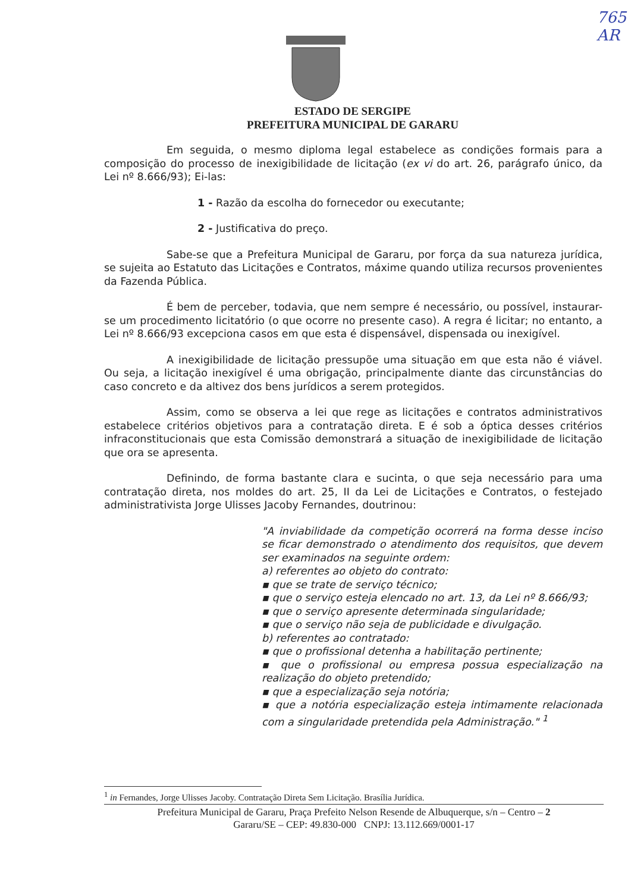765
AR
ESTADO DE SERGIPE
PREFEITURA MUNICIPAL DE GARARU
Em seguida, o mesmo diploma legal estabelece as condições formais para a composição do processo de inexigibilidade de licitação (ex vi do art. 26, parágrafo único, da Lei nº 8.666/93); Ei-las:
1 - Razão da escolha do fornecedor ou executante;
2 - Justificativa do preço.
Sabe-se que a Prefeitura Municipal de Gararu, por força da sua natureza jurídica, se sujeita ao Estatuto das Licitações e Contratos, máxime quando utiliza recursos provenientes da Fazenda Pública.
É bem de perceber, todavia, que nem sempre é necessário, ou possível, instaurar-se um procedimento licitatório (o que ocorre no presente caso). A regra é licitar; no entanto, a Lei nº 8.666/93 excepciona casos em que esta é dispensável, dispensada ou inexigível.
A inexigibilidade de licitação pressupõe uma situação em que esta não é viável. Ou seja, a licitação inexigível é uma obrigação, principalmente diante das circunstâncias do caso concreto e da altivez dos bens jurídicos a serem protegidos.
Assim, como se observa a lei que rege as licitações e contratos administrativos estabelece critérios objetivos para a contratação direta. E é sob a óptica desses critérios infraconstitucionais que esta Comissão demonstrará a situação de inexigibilidade de licitação que ora se apresenta.
Definindo, de forma bastante clara e sucinta, o que seja necessário para uma contratação direta, nos moldes do art. 25, II da Lei de Licitações e Contratos, o festejado administrativista Jorge Ulisses Jacoby Fernandes, doutrinou:
"A inviabilidade da competição ocorrerá na forma desse inciso se ficar demonstrado o atendimento dos requisitos, que devem ser examinados na seguinte ordem:
a) referentes ao objeto do contrato:
▪ que se trate de serviço técnico;
▪ que o serviço esteja elencado no art. 13, da Lei nº 8.666/93;
▪ que o serviço apresente determinada singularidade;
▪ que o serviço não seja de publicidade e divulgação.
b) referentes ao contratado:
▪ que o profissional detenha a habilitação pertinente;
▪ que o profissional ou empresa possua especialização na realização do objeto pretendido;
▪ que a especialização seja notória;
▪ que a notória especialização esteja intimamente relacionada com a singularidade pretendida pela Administração." <sup>1</sup>
<sup>1</sup> in Fernandes, Jorge Ulisses Jacoby. Contratação Direta Sem Licitação. Brasília Jurídica.
Prefeitura Municipal de Gararu, Praça Prefeito Nelson Resende de Albuquerque, s/n – Centro – 2
Gararu/SE – CEP: 49.830-000 CNPJ: 13.112.669/0001-17